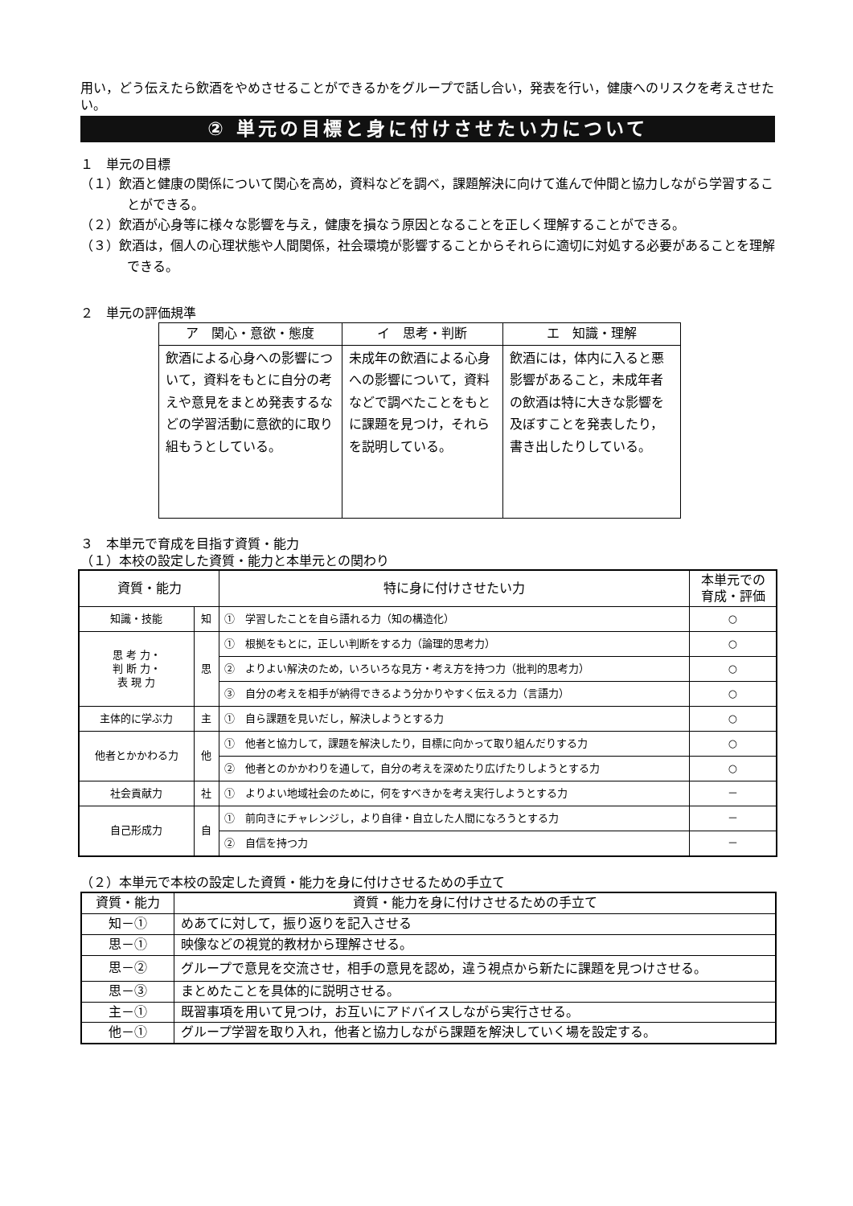用い，どう伝えたら飲酒をやめさせることができるかをグループで話し合い，発表を行い，健康へのリスクを考えさせたい。
② 単元の目標と身に付けさせたい力について
１　単元の目標
（１）飲酒と健康の関係について関心を高め，資料などを調べ，課題解決に向けて進んで仲間と協力しながら学習することができる。
（２）飲酒が心身等に様々な影響を与え，健康を損なう原因となることを正しく理解することができる。
（３）飲酒は，個人の心理状態や人間関係，社会環境が影響することからそれらに適切に対処する必要があることを理解できる。
２　単元の評価規準
| ア 関心・意欲・態度 | イ 思考・判断 | エ 知識・理解 |
| --- | --- | --- |
| 飲酒による心身への影響について，資料をもとに自分の考えや意見をまとめ発表するなどの学習活動に意欲的に取り組もうとしている。 | 未成年の飲酒による心身への影響について，資料などで調べたことをもとに課題を見つけ，それらを説明している。 | 飲酒には，体内に入ると悪影響があること，未成年者の飲酒は特に大きな影響を及ぼすことを発表したり，書き出したりしている。 |
３　本単元で育成を目指す資質・能力
（１）本校の設定した資質・能力と本単元との関わり
| 資質・能力 | | 特に身に付けさせたい力 | 本単元での 育成・評価 |
| --- | --- | --- | --- |
| 知識・技能 | 知 | ① 学習したことを自ら語れる力（知の構造化） | ○ |
| 思 考 力・ 判 断 力・ 表 現 力 | 思 | ① 根拠をもとに，正しい判断をする力（論理的思考力） | ○ |
| | | ② よりよい解決のため，いろいろな見方・考え方を持つ力（批判的思考力） | ○ |
| | | ③ 自分の考えを相手が納得できるよう分かりやすく伝える力（言語力） | ○ |
| 主体的に学ぶ力 | 主 | ① 自ら課題を見いだし，解決しようとする力 | ○ |
| 他者とかかわる力 | 他 | ① 他者と協力して，課題を解決したり，目標に向かって取り組んだりする力 | ○ |
| | | ② 他者とのかかわりを通して，自分の考えを深めたり広げたりしようとする力 | ○ |
| 社会貢献力 | 社 | ① よりよい地域社会のために，何をすべきかを考え実行しようとする力 | － |
| 自己形成力 | 自 | ① 前向きにチャレンジし，より自律・自立した人間になろうとする力 | － |
| | | ② 自信を持つ力 | － |
（２）本単元で本校の設定した資質・能力を身に付けさせるための手立て
| 資質・能力 | 資質・能力を身に付けさせるための手立て |
| --- | --- |
| 知－① | めあてに対して，振り返りを記入させる |
| 思－① | 映像などの視覚的教材から理解させる。 |
| 思－② | グループで意見を交流させ，相手の意見を認め，違う視点から新たに課題を見つけさせる。 |
| 思－③ | まとめたことを具体的に説明させる。 |
| 主－① | 既習事項を用いて見つけ，お互いにアドバイスしながら実行させる。 |
| 他－① | グループ学習を取り入れ，他者と協力しながら課題を解決していく場を設定する。 |